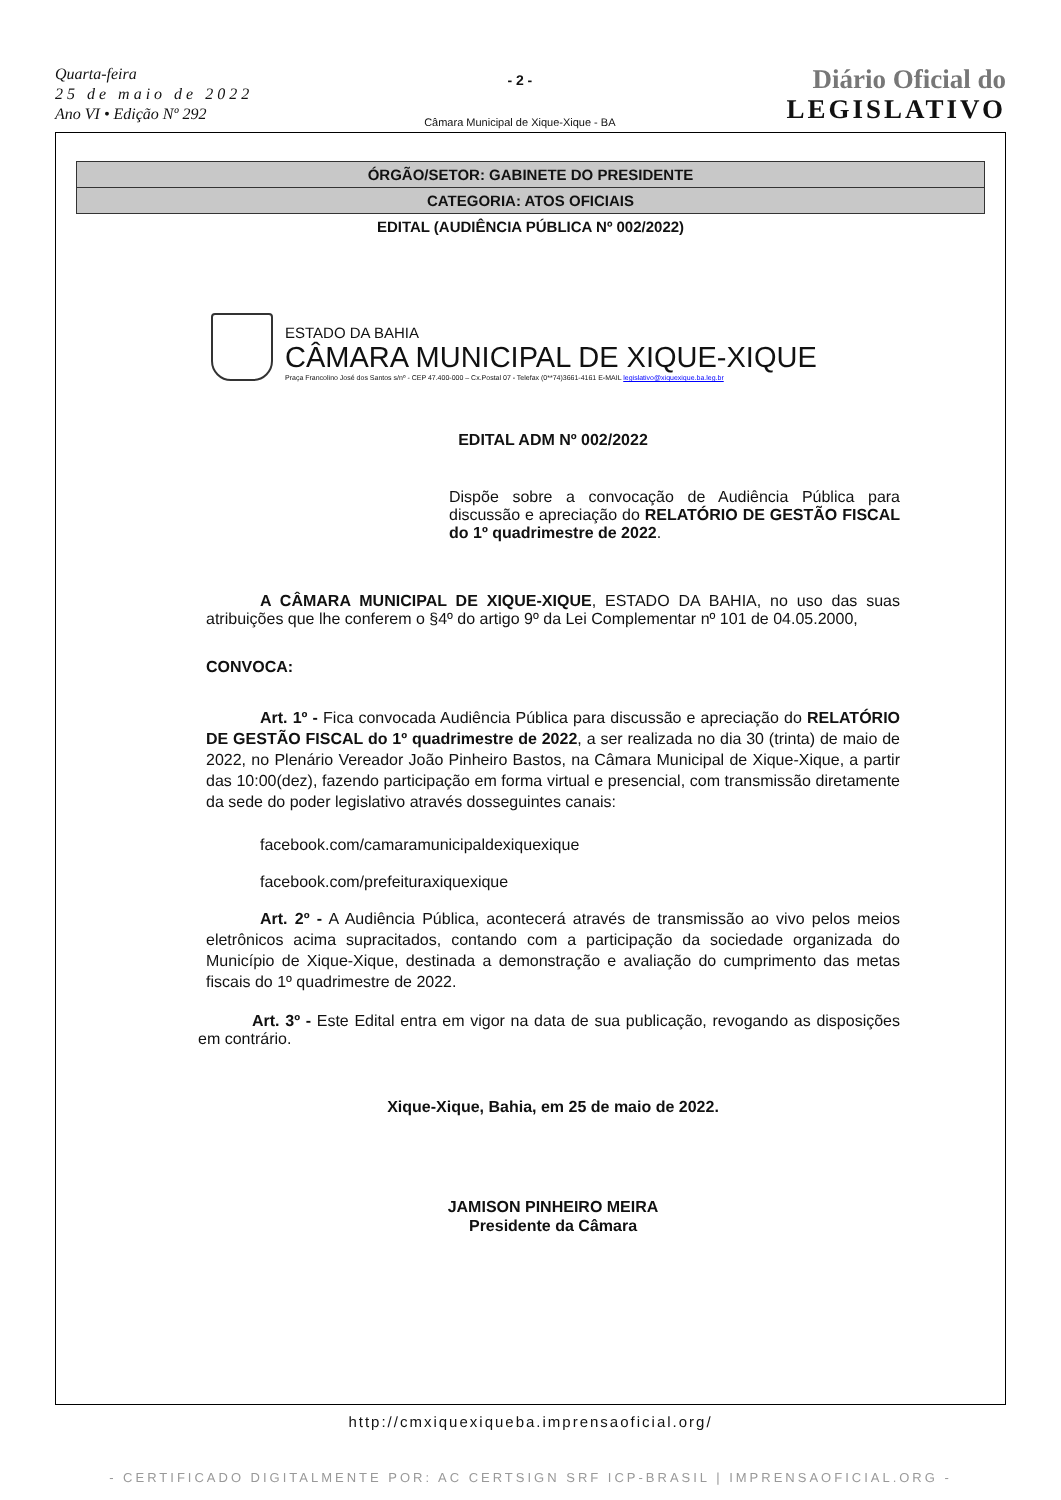Quarta-feira
25 de maio de 2022
Ano VI • Edição Nº 292
- 2 -
Câmara Municipal de Xique-Xique - BA
Diário Oficial do
LEGISLATIVO
ÓRGÃO/SETOR: GABINETE DO PRESIDENTE
CATEGORIA: ATOS OFICIAIS
EDITAL (AUDIÊNCIA PÚBLICA Nº 002/2022)
ESTADO DA BAHIA
CÂMARA MUNICIPAL DE XIQUE-XIQUE
Praça Francolino José dos Santos s/nº - CEP 47.400-000 – Cx.Postal 07 - Telefax (0**74)3661-4161 E-MAIL legislativo@xiquexique.ba.leg.br
EDITAL ADM Nº 002/2022
Dispõe sobre a convocação de Audiência Pública para discussão e apreciação do RELATÓRIO DE GESTÃO FISCAL do 1º quadrimestre de 2022.
A CÂMARA MUNICIPAL DE XIQUE-XIQUE, ESTADO DA BAHIA, no uso das suas atribuições que lhe conferem o §4º do artigo 9º da Lei Complementar nº 101 de 04.05.2000,
CONVOCA:
Art. 1º - Fica convocada Audiência Pública para discussão e apreciação do RELATÓRIO DE GESTÃO FISCAL do 1º quadrimestre de 2022, a ser realizada no dia 30 (trinta) de maio de 2022, no Plenário Vereador João Pinheiro Bastos, na Câmara Municipal de Xique-Xique, a partir das 10:00(dez), fazendo participação em forma virtual e presencial, com transmissão diretamente da sede do poder legislativo através dosseguintes canais:
facebook.com/camaramunicipaldexiquexique
facebook.com/prefeituraxiquexique
Art. 2º - A Audiência Pública, acontecerá através de transmissão ao vivo pelos meios eletrônicos acima supracitados, contando com a participação da sociedade organizada do Município de Xique-Xique, destinada a demonstração e avaliação do cumprimento das metas fiscais do 1º quadrimestre de 2022.
Art. 3º - Este Edital entra em vigor na data de sua publicação, revogando as disposições em contrário.
Xique-Xique, Bahia, em 25 de maio de 2022.
JAMISON PINHEIRO MEIRA
Presidente da Câmara
http://cmxiquexiqueba.imprensaoficial.org/
- CERTIFICADO DIGITALMENTE POR: AC CERTSIGN SRF ICP-BRASIL | IMPRENSAOFICIAL.ORG -